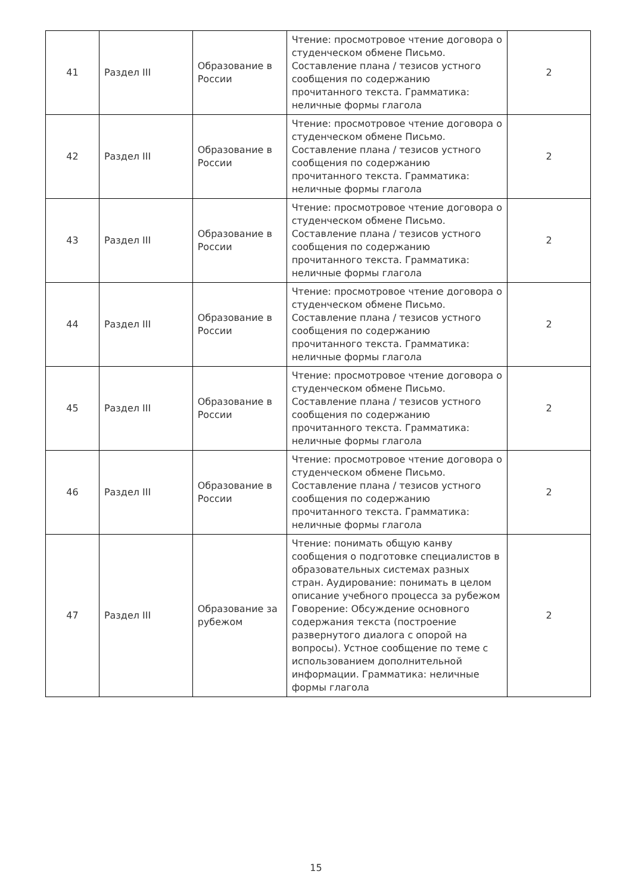| 41 | Раздел III | Образование в России | Чтение: просмотровое чтение договора о студенческом обмене Письмо. Составление плана / тезисов устного сообщения по содержанию прочитанного текста. Грамматика: неличные формы глагола | 2 |
| 42 | Раздел III | Образование в России | Чтение: просмотровое чтение договора о студенческом обмене Письмо. Составление плана / тезисов устного сообщения по содержанию прочитанного текста. Грамматика: неличные формы глагола | 2 |
| 43 | Раздел III | Образование в России | Чтение: просмотровое чтение договора о студенческом обмене Письмо. Составление плана / тезисов устного сообщения по содержанию прочитанного текста. Грамматика: неличные формы глагола | 2 |
| 44 | Раздел III | Образование в России | Чтение: просмотровое чтение договора о студенческом обмене Письмо. Составление плана / тезисов устного сообщения по содержанию прочитанного текста. Грамматика: неличные формы глагола | 2 |
| 45 | Раздел III | Образование в России | Чтение: просмотровое чтение договора о студенческом обмене Письмо. Составление плана / тезисов устного сообщения по содержанию прочитанного текста. Грамматика: неличные формы глагола | 2 |
| 46 | Раздел III | Образование в России | Чтение: просмотровое чтение договора о студенческом обмене Письмо. Составление плана / тезисов устного сообщения по содержанию прочитанного текста. Грамматика: неличные формы глагола | 2 |
| 47 | Раздел III | Образование за рубежом | Чтение: понимать общую канву сообщения о подготовке специалистов в образовательных системах разных стран. Аудирование: понимать в целом описание учебного процесса за рубежом Говорение: Обсуждение основного содержания текста (построение развернутого диалога с опорой на вопросы). Устное сообщение по теме с использованием дополнительной информации. Грамматика: неличные формы глагола | 2 |
15